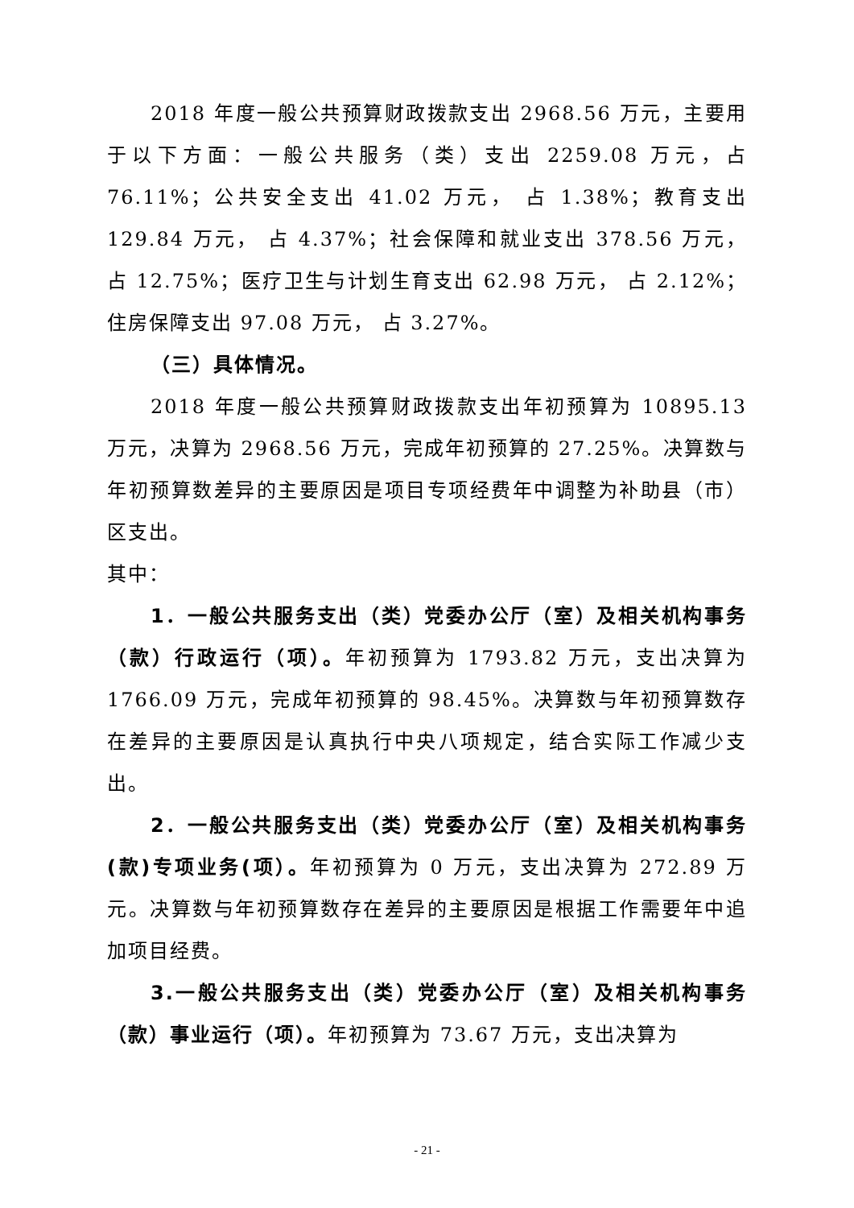2018 年度一般公共预算财政拨款支出 2968.56 万元，主要用于以下方面：一般公共服务（类）支出 2259.08 万元，占 76.11%；公共安全支出 41.02 万元， 占 1.38%；教育支出 129.84 万元， 占 4.37%；社会保障和就业支出 378.56 万元， 占 12.75%；医疗卫生与计划生育支出 62.98 万元， 占 2.12%；住房保障支出 97.08 万元， 占 3.27%。
（三）具体情况。
2018 年度一般公共预算财政拨款支出年初预算为 10895.13 万元，决算为 2968.56 万元，完成年初预算的 27.25%。决算数与年初预算数差异的主要原因是项目专项经费年中调整为补助县（市）区支出。
其中：
1．一般公共服务支出（类）党委办公厅（室）及相关机构事务（款）行政运行（项）。年初预算为 1793.82 万元，支出决算为 1766.09 万元，完成年初预算的 98.45%。决算数与年初预算数存在差异的主要原因是认真执行中央八项规定，结合实际工作减少支出。
2．一般公共服务支出（类）党委办公厅（室）及相关机构事务(款)专项业务(项）。年初预算为 0 万元，支出决算为 272.89 万元。决算数与年初预算数存在差异的主要原因是根据工作需要年中追加项目经费。
3.一般公共服务支出（类）党委办公厅（室）及相关机构事务（款）事业运行（项）。年初预算为 73.67 万元，支出决算为
- 21 -